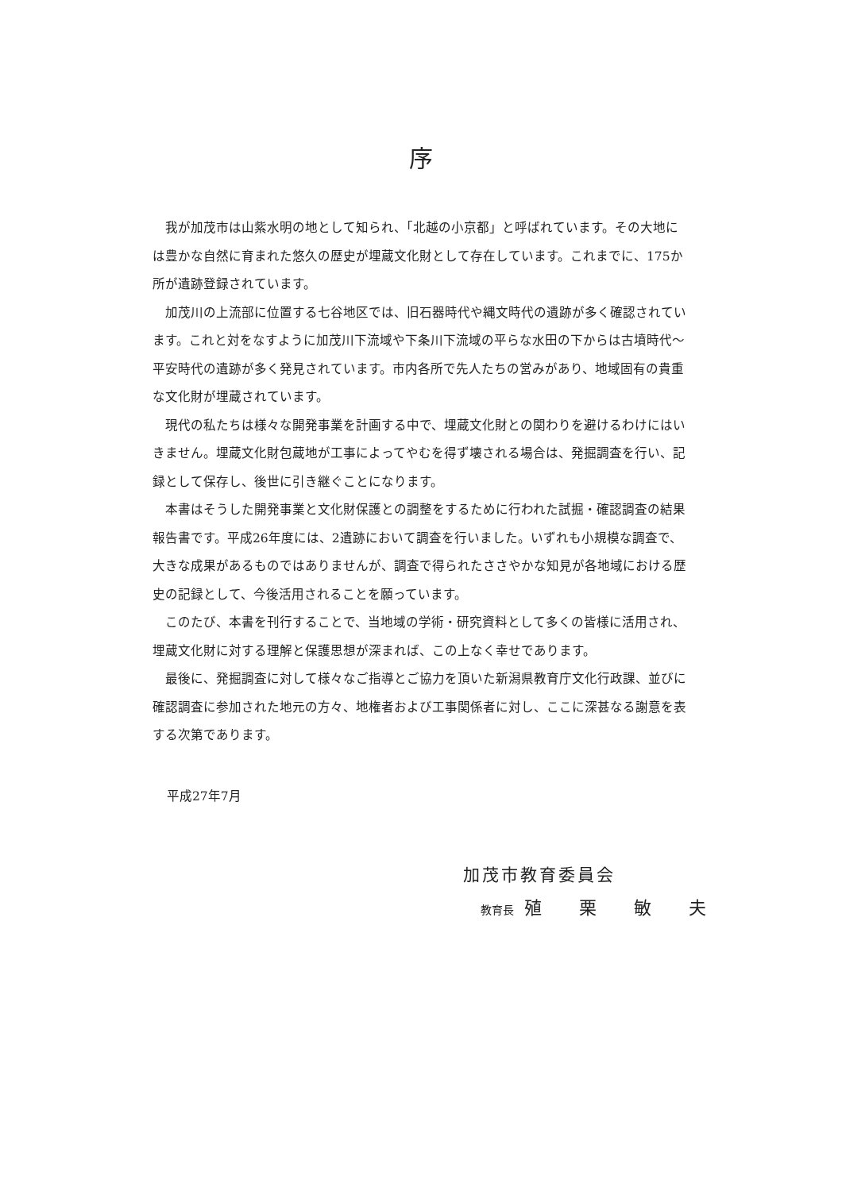序
我が加茂市は山紫水明の地として知られ、「北越の小京都」と呼ばれています。その大地には豊かな自然に育まれた悠久の歴史が埋蔵文化財として存在しています。これまでに、175か所が遺跡登録されています。
加茂川の上流部に位置する七谷地区では、旧石器時代や縄文時代の遺跡が多く確認されています。これと対をなすように加茂川下流域や下条川下流域の平らな水田の下からは古墳時代～平安時代の遺跡が多く発見されています。市内各所で先人たちの営みがあり、地域固有の貴重な文化財が埋蔵されています。
現代の私たちは様々な開発事業を計画する中で、埋蔵文化財との関わりを避けるわけにはいきません。埋蔵文化財包蔵地が工事によってやむを得ず壊される場合は、発掘調査を行い、記録として保存し、後世に引き継ぐことになります。
本書はそうした開発事業と文化財保護との調整をするために行われた試掘・確認調査の結果報告書です。平成26年度には、2遺跡において調査を行いました。いずれも小規模な調査で、大きな成果があるものではありませんが、調査で得られたささやかな知見が各地域における歴史の記録として、今後活用されることを願っています。
このたび、本書を刊行することで、当地域の学術・研究資料として多くの皆様に活用され、埋蔵文化財に対する理解と保護思想が深まれば、この上なく幸せであります。
最後に、発掘調査に対して様々なご指導とご協力を頂いた新潟県教育庁文化行政課、並びに確認調査に参加された地元の方々、地権者および工事関係者に対し、ここに深甚なる謝意を表する次第であります。
平成27年7月
加茂市教育委員会
教育長 殖 栗 敏 夫